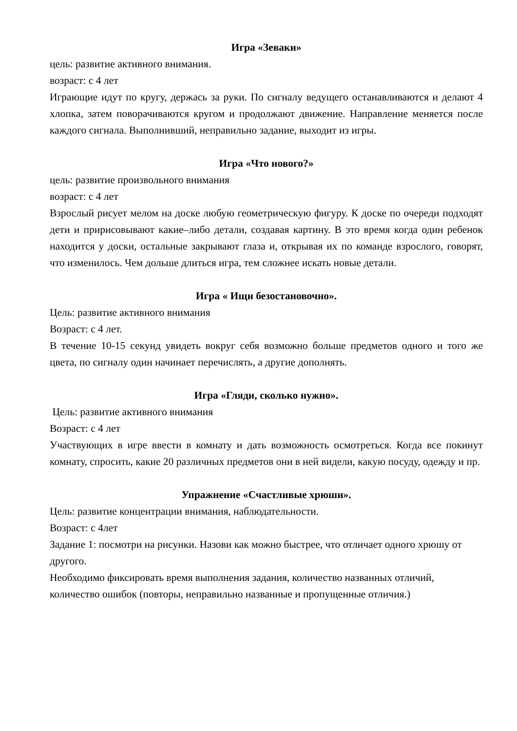Игра «Зеваки»
цель: развитие активного внимания.
возраст: с 4 лет
Играющие идут по кругу, держась за руки. По сигналу ведущего останавливаются и делают 4 хлопка, затем поворачиваются кругом и продолжают движение. Направление меняется после каждого сигнала. Выполнивший, неправильно задание, выходит из игры.
Игра «Что нового?»
цель: развитие произвольного внимания
возраст: с 4 лет
Взрослый рисует мелом на доске любую геометрическую фигуру. К доске по очереди подходят дети и пририсовывают какие–либо детали, создавая картину. В это время когда один ребенок находится у доски, остальные закрывают глаза и, открывая их по команде взрослого, говорят, что изменилось. Чем дольше длиться игра, тем сложнее искать новые детали.
Игра « Ищи безостановочно».
Цель: развитие активного внимания
Возраст: с 4 лет.
В течение 10-15 секунд увидеть вокруг себя возможно больше предметов одного и того же цвета, по сигналу один начинает перечислять, а другие дополнять.
Игра «Гляди, сколько нужно».
Цель: развитие активного внимания
Возраст: с 4 лет
Участвующих в игре ввести в комнату и дать возможность осмотреться. Когда все покинут комнату, спросить, какие 20 различных предметов они в ней видели, какую посуду, одежду и пр.
Упражнение «Счастливые хрюши».
Цель: развитие концентрации внимания, наблюдательности.
Возраст: с 4лет
Задание 1: посмотри на рисунки. Назови как можно быстрее, что отличает одного хрюшу от другого.
Необходимо фиксировать время выполнения задания, количество названных отличий, количество ошибок (повторы, неправильно названные и пропущенные отличия.)